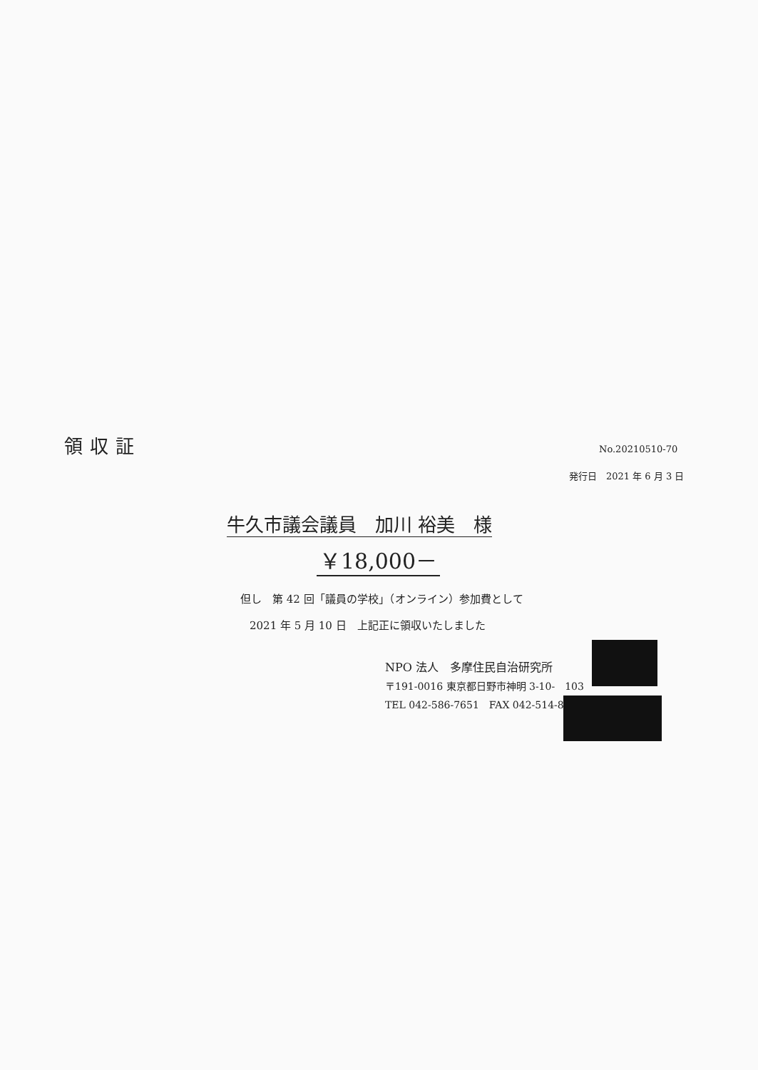領収証 No.20210510-70
発行日　2021 年 6 月 3 日
牛久市議会議員　加川 裕美　様
￥18,000－
但し　第 42 回「議員の学校」（オンライン）参加費として
2021 年 5 月 10 日　上記正に領収いたしました
NPO 法人　多摩住民自治研究所
〒191-0016 東京都日野市神明 3-10-　103
TEL 042-586-7651　FAX 042-514-8